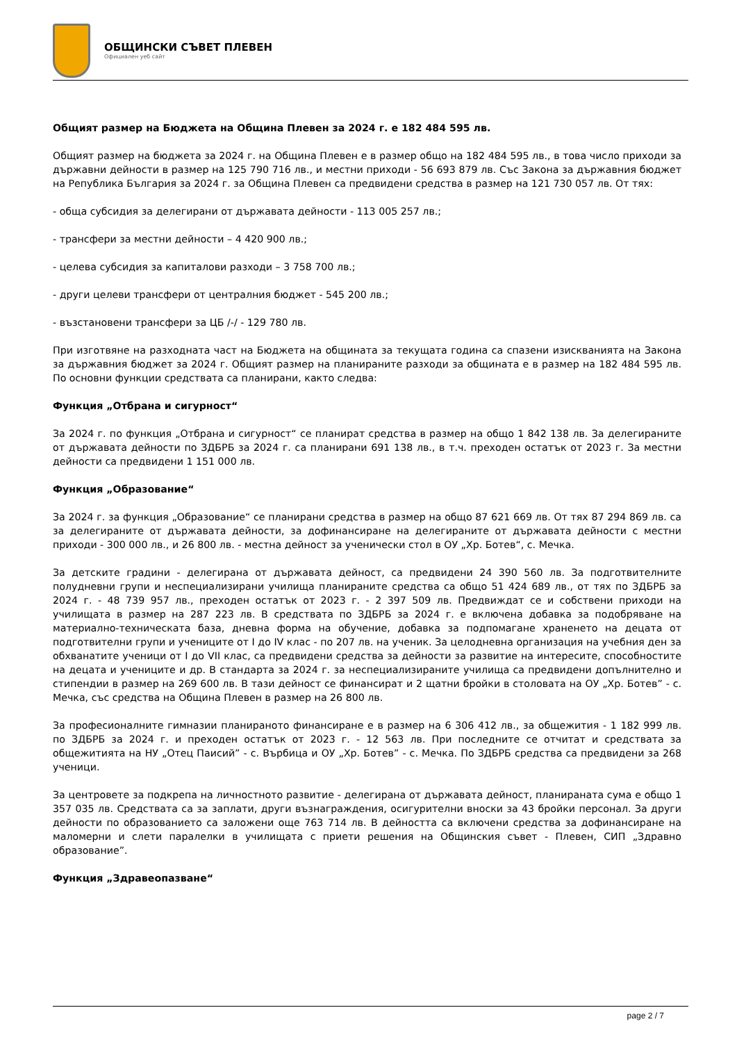ОБЩИНСКИ СЪВЕТ ПЛЕВЕН
Официален уеб сайт
Общият размер на Бюджета на Община Плевен за 2024 г. е 182 484 595 лв.
Общият размер на бюджета за 2024 г. на Община Плевен е в размер общо на 182 484 595 лв., в това число приходи за държавни дейности в размер на 125 790 716 лв., и местни приходи - 56 693 879 лв. Със Закона за държавния бюджет на Република България за 2024 г. за Община Плевен са предвидени средства в размер на 121 730 057 лв. От тях:
- обща субсидия за делегирани от държавата дейности - 113 005 257 лв.;
- трансфери за местни дейности – 4 420 900 лв.;
- целева субсидия за капиталови разходи – 3 758 700 лв.;
- други целеви трансфери от централния бюджет - 545 200 лв.;
- възстановени трансфери за ЦБ /-/ - 129 780 лв.
При изготвяне на разходната част на Бюджета на общината за текущата година са спазени изискванията на Закона за държавния бюджет за 2024 г. Общият размер на планираните разходи за общината е в размер на 182 484 595 лв. По основни функции средствата са планирани, както следва:
Функция „Отбрана и сигурност“
За 2024 г. по функция „Отбрана и сигурност“ се планират средства в размер на общо 1 842 138 лв. За делегираните от държавата дейности по ЗДБРБ за 2024 г. са планирани 691 138 лв., в т.ч. преходен остатък от 2023 г. За местни дейности са предвидени 1 151 000 лв.
Функция „Образование“
За 2024 г. за функция „Образование“ се планирани средства в размер на общо 87 621 669 лв. От тях 87 294 869 лв. са за делегираните от държавата дейности, за дофинансиране на делегираните от държавата дейности с местни приходи - 300 000 лв., и 26 800 лв. - местна дейност за ученически стол в ОУ „Хр. Ботев“, с. Мечка.
За детските градини - делегирана от държавата дейност, са предвидени 24 390 560 лв. За подготвителните полудневни групи и неспециализирани училища планираните средства са общо 51 424 689 лв., от тях по ЗДБРБ за 2024 г. - 48 739 957 лв., преходен остатък от 2023 г. - 2 397 509 лв. Предвиждат се и собствени приходи на училищата в размер на 287 223 лв. В средствата по ЗДБРБ за 2024 г. е включена добавка за подобряване на материално-техническата база, дневна форма на обучение, добавка за подпомагане храненето на децата от подготвителни групи и учениците от I до IV клас - по 207 лв. на ученик. За целодневна организация на учебния ден за обхванатите ученици от I до VII клас, са предвидени средства за дейности за развитие на интересите, способностите на децата и учениците и др. В стандарта за 2024 г. за неспециализираните училища са предвидени допълнително и стипендии в размер на 269 600 лв. В тази дейност се финансират и 2 щатни бройки в столовата на ОУ „Хр. Ботев” - с. Мечка, със средства на Община Плевен в размер на 26 800 лв.
За професионалните гимназии планираното финансиране е в размер на 6 306 412 лв., за общежития - 1 182 999 лв. по ЗДБРБ за 2024 г. и преходен остатък от 2023 г. - 12 563 лв. При последните се отчитат и средствата за общежитията на НУ „Отец Паисий” - с. Върбица и ОУ „Хр. Ботев” - с. Мечка. По ЗДБРБ средства са предвидени за 268 ученици.
За центровете за подкрепа на личностното развитие - делегирана от държавата дейност, планираната сума е общо 1 357 035 лв. Средствата са за заплати, други възнаграждения, осигурителни вноски за 43 бройки персонал. За други дейности по образованието са заложени още 763 714 лв. В дейността са включени средства за дофинансиране на маломерни и слети паралелки в училищата с приети решения на Общинския съвет - Плевен, СИП „Здравно образование”.
Функция „Здравеопазване“
page 2 / 7